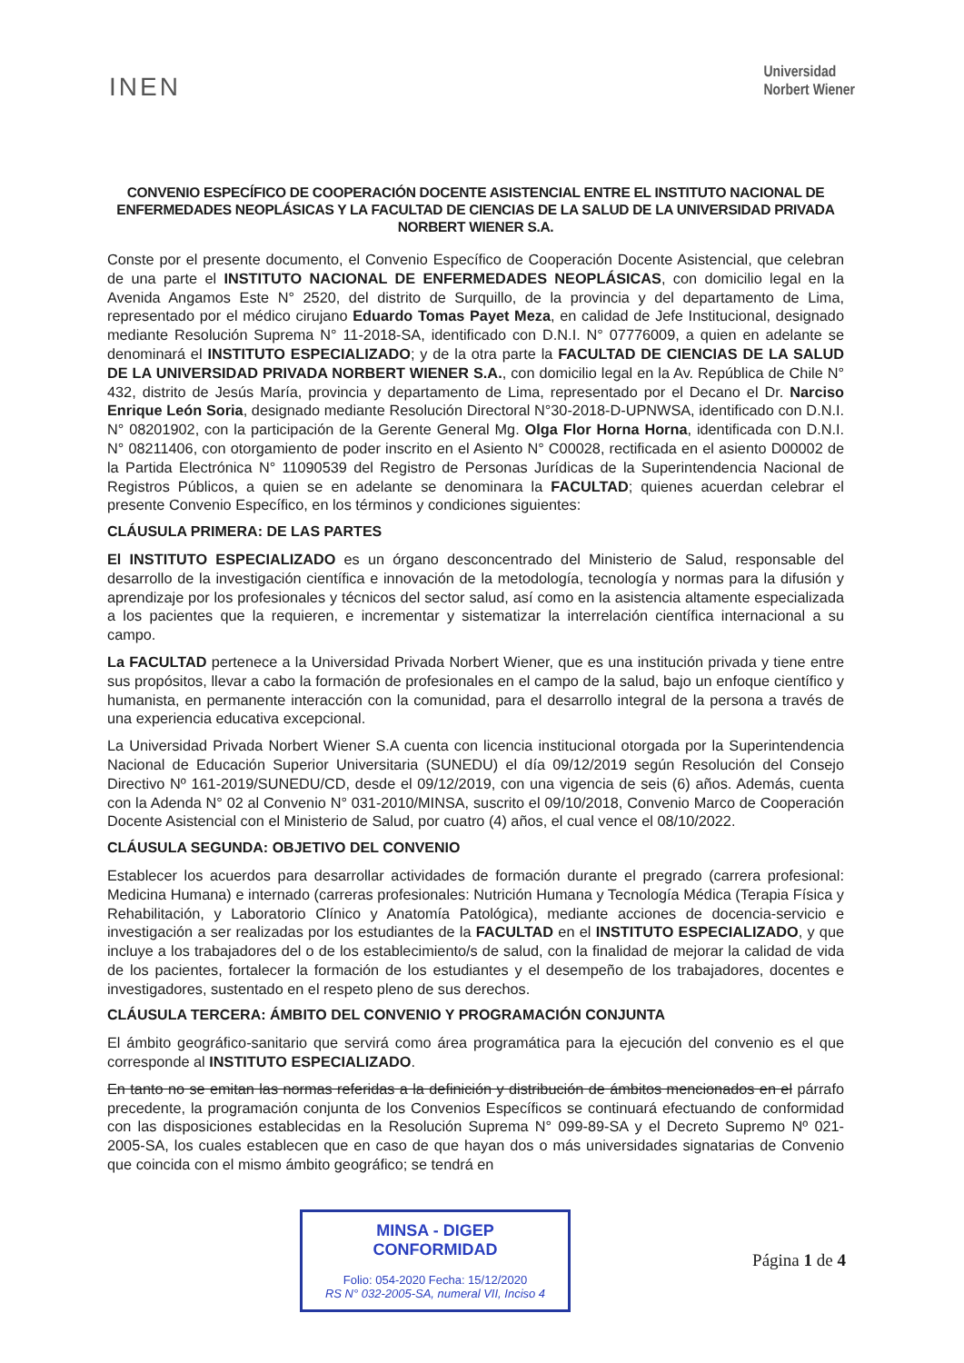INEN
Universidad
Norbert Wiener
CONVENIO ESPECÍFICO DE COOPERACIÓN DOCENTE ASISTENCIAL ENTRE EL INSTITUTO NACIONAL DE ENFERMEDADES NEOPLÁSICAS Y LA FACULTAD DE CIENCIAS DE LA SALUD DE LA UNIVERSIDAD PRIVADA NORBERT WIENER S.A.
Conste por el presente documento, el Convenio Específico de Cooperación Docente Asistencial, que celebran de una parte el INSTITUTO NACIONAL DE ENFERMEDADES NEOPLÁSICAS, con domicilio legal en la Avenida Angamos Este N° 2520, del distrito de Surquillo, de la provincia y del departamento de Lima, representado por el médico cirujano Eduardo Tomas Payet Meza, en calidad de Jefe Institucional, designado mediante Resolución Suprema N° 11-2018-SA, identificado con D.N.I. N° 07776009, a quien en adelante se denominará el INSTITUTO ESPECIALIZADO; y de la otra parte la FACULTAD DE CIENCIAS DE LA SALUD DE LA UNIVERSIDAD PRIVADA NORBERT WIENER S.A., con domicilio legal en la Av. República de Chile N° 432, distrito de Jesús María, provincia y departamento de Lima, representado por el Decano el Dr. Narciso Enrique León Soria, designado mediante Resolución Directoral N°30-2018-D-UPNWSA, identificado con D.N.I. N° 08201902, con la participación de la Gerente General Mg. Olga Flor Horna Horna, identificada con D.N.I. N° 08211406, con otorgamiento de poder inscrito en el Asiento N° C00028, rectificada en el asiento D00002 de la Partida Electrónica N° 11090539 del Registro de Personas Jurídicas de la Superintendencia Nacional de Registros Públicos, a quien se en adelante se denominara la FACULTAD; quienes acuerdan celebrar el presente Convenio Específico, en los términos y condiciones siguientes:
CLÁUSULA PRIMERA: DE LAS PARTES
El INSTITUTO ESPECIALIZADO es un órgano desconcentrado del Ministerio de Salud, responsable del desarrollo de la investigación científica e innovación de la metodología, tecnología y normas para la difusión y aprendizaje por los profesionales y técnicos del sector salud, así como en la asistencia altamente especializada a los pacientes que la requieren, e incrementar y sistematizar la interrelación científica internacional a su campo.
La FACULTAD pertenece a la Universidad Privada Norbert Wiener, que es una institución privada y tiene entre sus propósitos, llevar a cabo la formación de profesionales en el campo de la salud, bajo un enfoque científico y humanista, en permanente interacción con la comunidad, para el desarrollo integral de la persona a través de una experiencia educativa excepcional.
La Universidad Privada Norbert Wiener S.A cuenta con licencia institucional otorgada por la Superintendencia Nacional de Educación Superior Universitaria (SUNEDU) el día 09/12/2019 según Resolución del Consejo Directivo Nº 161-2019/SUNEDU/CD, desde el 09/12/2019, con una vigencia de seis (6) años. Además, cuenta con la Adenda N° 02 al Convenio N° 031-2010/MINSA, suscrito el 09/10/2018, Convenio Marco de Cooperación Docente Asistencial con el Ministerio de Salud, por cuatro (4) años, el cual vence el 08/10/2022.
CLÁUSULA SEGUNDA: OBJETIVO DEL CONVENIO
Establecer los acuerdos para desarrollar actividades de formación durante el pregrado (carrera profesional: Medicina Humana) e internado (carreras profesionales: Nutrición Humana y Tecnología Médica (Terapia Física y Rehabilitación, y Laboratorio Clínico y Anatomía Patológica), mediante acciones de docencia-servicio e investigación a ser realizadas por los estudiantes de la FACULTAD en el INSTITUTO ESPECIALIZADO, y que incluye a los trabajadores del o de los establecimiento/s de salud, con la finalidad de mejorar la calidad de vida de los pacientes, fortalecer la formación de los estudiantes y el desempeño de los trabajadores, docentes e investigadores, sustentado en el respeto pleno de sus derechos.
CLÁUSULA TERCERA: ÁMBITO DEL CONVENIO Y PROGRAMACIÓN CONJUNTA
El ámbito geográfico-sanitario que servirá como área programática para la ejecución del convenio es el que corresponde al INSTITUTO ESPECIALIZADO.
En tanto no se emitan las normas referidas a la definición y distribución de ámbitos mencionados en el párrafo precedente, la programación conjunta de los Convenios Específicos se continuará efectuando de conformidad con las disposiciones establecidas en la Resolución Suprema N° 099-89-SA y el Decreto Supremo Nº 021-2005-SA, los cuales establecen que en caso de que hayan dos o más universidades signatarias de Convenio que coincida con el mismo ámbito geográfico; se tendrá en
MINSA - DIGEP
CONFORMIDAD
Folio: 054-2020 Fecha: 15/12/2020
RS N° 032-2005-SA, numeral VII, Inciso 4
Página 1 de 4